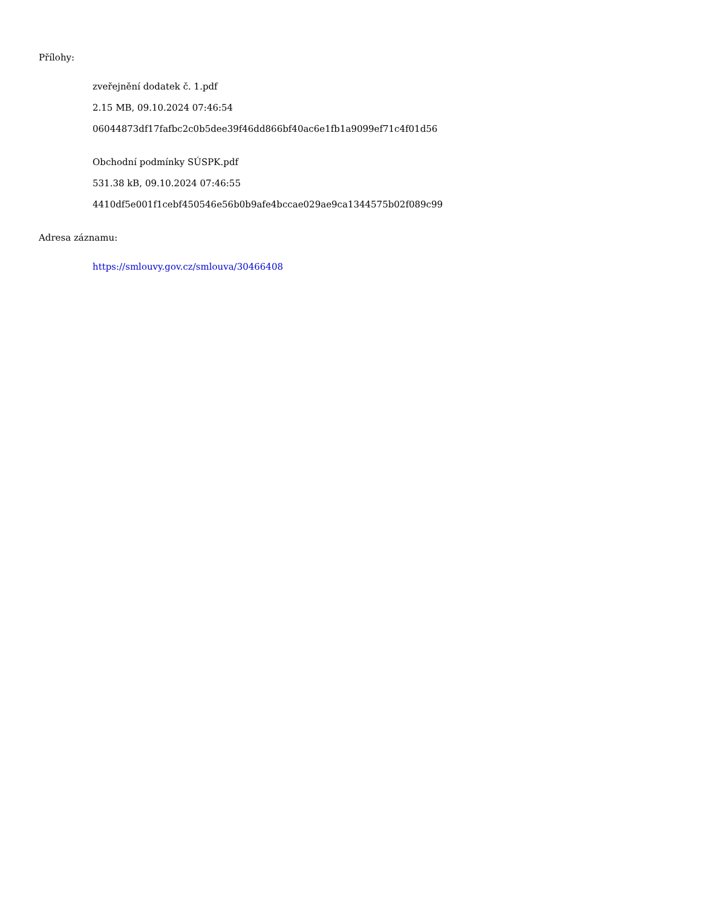Přílohy:
zveřejnění dodatek č. 1.pdf
2.15 MB, 09.10.2024 07:46:54
06044873df17fafbc2c0b5dee39f46dd866bf40ac6e1fb1a9099ef71c4f01d56
Obchodní podmínky SÚSPK.pdf
531.38 kB, 09.10.2024 07:46:55
4410df5e001f1cebf450546e56b0b9afe4bccae029ae9ca1344575b02f089c99
Adresa záznamu:
https://smlouvy.gov.cz/smlouva/30466408